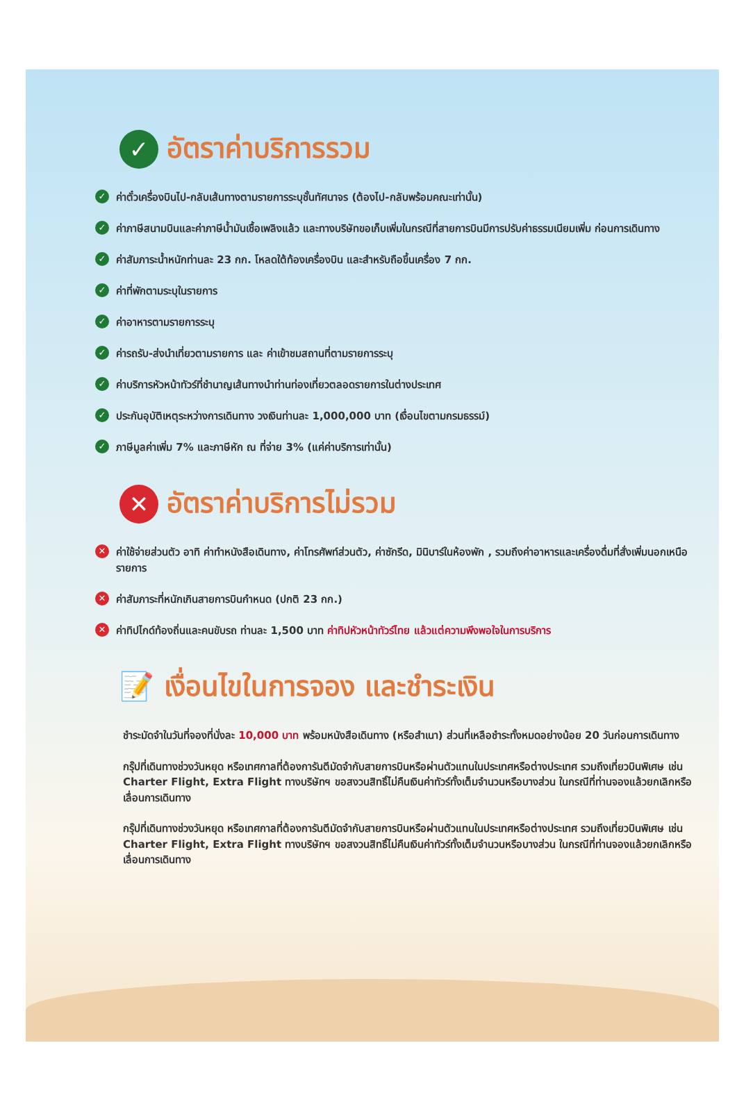✓ อัตราค่าบริการรวม
✓ ค่าตั๋วเครื่องบินไป-กลับเส้นทางตามรายการระบุชั้นทัศนาจร (ต้องไป-กลับพร้อมคณะเท่านั้น)
✓ ค่าภาษีสนามบินและค่าภาษีน้ำมันเชื้อเพลิงแล้ว และทางบริษัทขอเก็บเพิ่มในกรณีที่สายการบินมีการปรับค่าธรรมเนียมเพิ่ม ก่อนการเดินทาง
✓ ค่าสัมภาระน้ำหนักท่านละ 23 กก. โหลดใต้ท้องเครื่องบิน และสำหรับถือขึ้นเครื่อง 7 กก.
✓ ค่าที่พักตามระบุในรายการ
✓ ค่าอาหารตามรายการระบุ
✓ ค่ารถรับ-ส่งนำเที่ยวตามรายการ และ ค่าเข้าชมสถานที่ตามรายการระบุ
✓ ค่าบริการหัวหน้าทัวร์ที่ชำนาญเส้นทางนำท่านท่องเที่ยวตลอดรายการในต่างประเทศ
✓ ประกันอุบัติเหตุระหว่างการเดินทาง วงเงินท่านละ 1,000,000 บาท (เงื่อนไขตามกรมธรรม์)
✓ ภาษีมูลค่าเพิ่ม 7% และภาษีหัก ณ ที่จ่าย 3% (แค่ค่าบริการเท่านั้น)
✕ อัตราค่าบริการไม่รวม
✕ ค่าใช้จ่ายส่วนตัว อาทิ ค่าทำหนังสือเดินทาง, ค่าโทรศัพท์ส่วนตัว, ค่าซักรีด, มินิบาร์ในห้องพัก , รวมถึงค่าอาหารและเครื่องดื่มที่สั่งเพิ่มนอกเหนือรายการ
✕ ค่าสัมภาระที่หนักเกินสายการบินกำหนด (ปกติ 23 กก.)
✕ ค่าทิปไกด์ท้องถิ่นและคนขับรถ ท่านละ 1,500 บาท ค่าทิปหัวหน้าทัวร์ไทย แล้วแต่ความพึงพอใจในการบริการ
📝 เงื่อนไขในการจอง และชำระเงิน
ชำระมัดจำในวันที่จองที่นั่งละ 10,000 บาท พร้อมหนังสือเดินทาง (หรือสำเนา) ส่วนที่เหลือชำระทั้งหมดอย่างน้อย 20 วันก่อนการเดินทาง
กรุ๊ปที่เดินทางช่วงวันหยุด หรือเทศกาลที่ต้องการันตีมัดจำกับสายการบินหรือผ่านตัวแทนในประเทศหรือต่างประเทศ รวมถึงเที่ยวบินพิเศษ เช่น Charter Flight, Extra Flight ทางบริษัทฯ ขอสงวนสิทธิ์ไม่คืนเงินค่าทัวร์ทั้งเต็มจำนวนหรือบางส่วน ในกรณีที่ท่านจองแล้วยกเลิกหรือเลื่อนการเดินทาง
กรุ๊ปที่เดินทางช่วงวันหยุด หรือเทศกาลที่ต้องการันตีมัดจำกับสายการบินหรือผ่านตัวแทนในประเทศหรือต่างประเทศ รวมถึงเที่ยวบินพิเศษ เช่น Charter Flight, Extra Flight ทางบริษัทฯ ขอสงวนสิทธิ์ไม่คืนเงินค่าทัวร์ทั้งเต็มจำนวนหรือบางส่วน ในกรณีที่ท่านจองแล้วยกเลิกหรือเลื่อนการเดินทาง